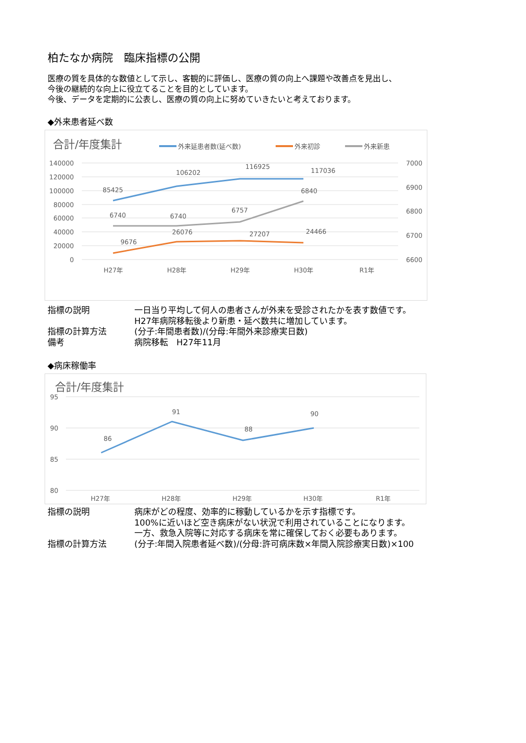柏たなか病院　臨床指標の公開
医療の質を具体的な数値として示し、客観的に評価し、医療の質の向上へ課題や改善点を見出し、
今後の継続的な向上に役立てることを目的としています。
今後、データを定期的に公表し、医療の質の向上に努めていきたいと考えております。
◆外来患者延べ数
合計/年度集計
外来延患者数(延べ数)
外来初診
外来新患
140000
120000
100000
80000
60000
40000
20000
0
7000
6900
6800
6700
6600
H27年
H28年
H29年
H30年
R1年
85425
106202
116925
117036
6740
6740
6757
6840
9676
26076
27207
24466
| 指標の説明 | 一日当り平均して何人の患者さんが外来を受診されたかを表す数値です。 H27年病院移転後より新患・延べ数共に増加しています。 |
| 指標の計算方法 | (分子:年間患者数)/(分母:年間外来診療実日数) |
| 備考 | 病院移転 H27年11月 |
◆病床稼働率
合計/年度集計
95
90
85
80
H27年
H28年
H29年
H30年
R1年
86
91
88
90
| 指標の説明 | 病床がどの程度、効率的に稼動しているかを示す指標です。 100%に近いほど空き病床がない状況で利用されていることになります。 一方、救急入院等に対応する病床を常に確保しておく必要もあります。 |
| 指標の計算方法 | (分子:年間入院患者延べ数)/(分母:許可病床数×年間入院診療実日数)×100 |